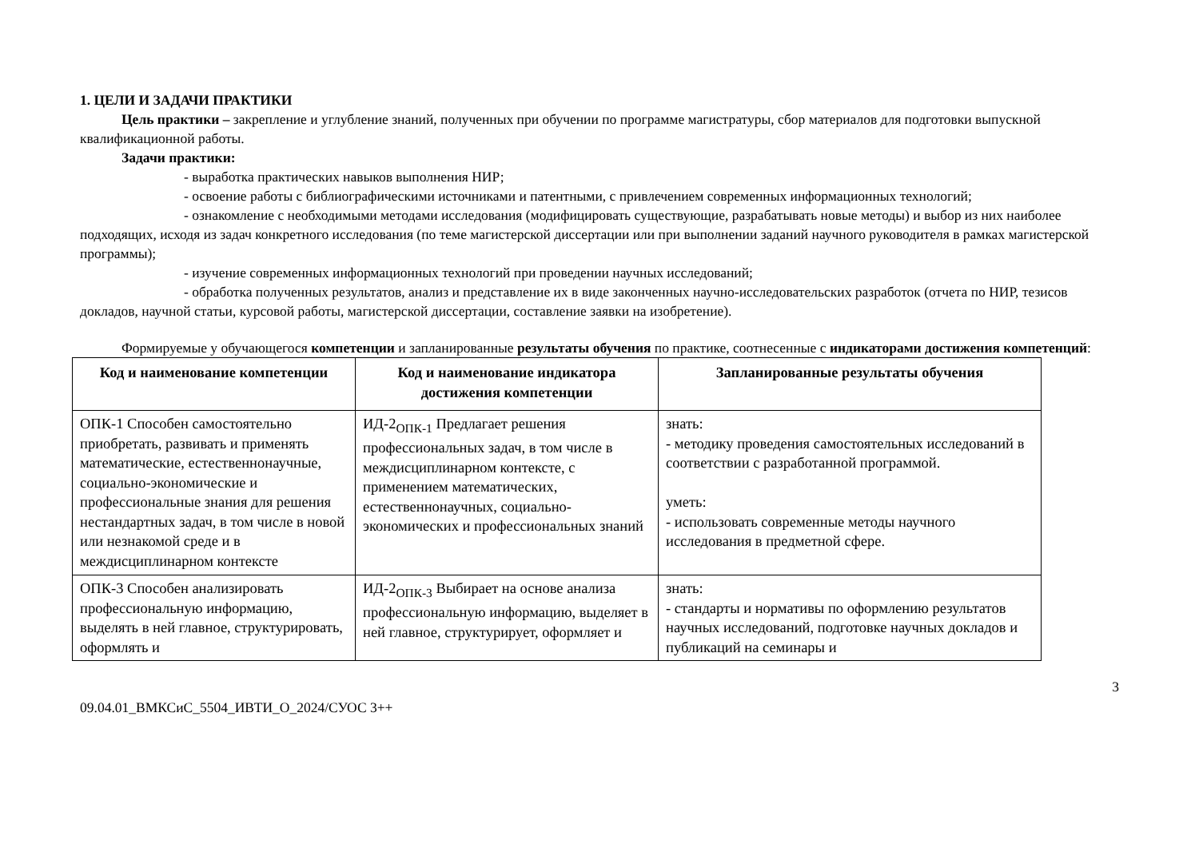1. ЦЕЛИ И ЗАДАЧИ ПРАКТИКИ
Цель практики – закрепление и углубление знаний, полученных при обучении по программе магистратуры, сбор материалов для подготовки выпускной квалификационной работы.
Задачи практики:
- выработка практических навыков выполнения НИР;
- освоение работы с библиографическими источниками и патентными, с привлечением современных информационных технологий;
- ознакомление с необходимыми методами исследования (модифицировать существующие, разрабатывать новые методы) и выбор из них наиболее подходящих, исходя из задач конкретного исследования (по теме магистерской диссертации или при выполнении заданий научного руководителя в рамках магистерской программы);
- изучение современных информационных технологий при проведении научных исследований;
- обработка полученных результатов, анализ и представление их в виде законченных научно-исследовательских разработок (отчета по НИР, тезисов докладов, научной статьи, курсовой работы, магистерской диссертации, составление заявки на изобретение).
Формируемые у обучающегося компетенции и запланированные результаты обучения по практике, соотнесенные с индикаторами достижения компетенций:
| Код и наименование компетенции | Код и наименование индикатора достижения компетенции | Запланированные результаты обучения |
| --- | --- | --- |
| ОПК-1 Способен самостоятельно приобретать, развивать и применять математические, естественнонаучные, социально-экономические и профессиональные знания для решения нестандартных задач, в том числе в новой или незнакомой среде и в междисциплинарном контексте | ИД-2<sub>ОПК-1</sub> Предлагает решения профессиональных задач, в том числе в междисциплинарном контексте, с применением математических, естественнонаучных, социально-экономических и профессиональных знаний | знать: - методику проведения самостоятельных исследований в соответствии с разработанной программой. уметь: - использовать современные методы научного исследования в предметной сфере. |
| ОПК-3 Способен анализировать профессиональную информацию, выделять в ней главное, структурировать, оформлять и | ИД-2<sub>ОПК-3</sub> Выбирает на основе анализа профессиональную информацию, выделяет в ней главное, структурирует, оформляет и | знать: - стандарты и нормативы по оформлению результатов научных исследований, подготовке научных докладов и публикаций на семинары и |
09.04.01_ВМКСиС_5504_ИВТИ_О_2024/СУОС 3++ 3